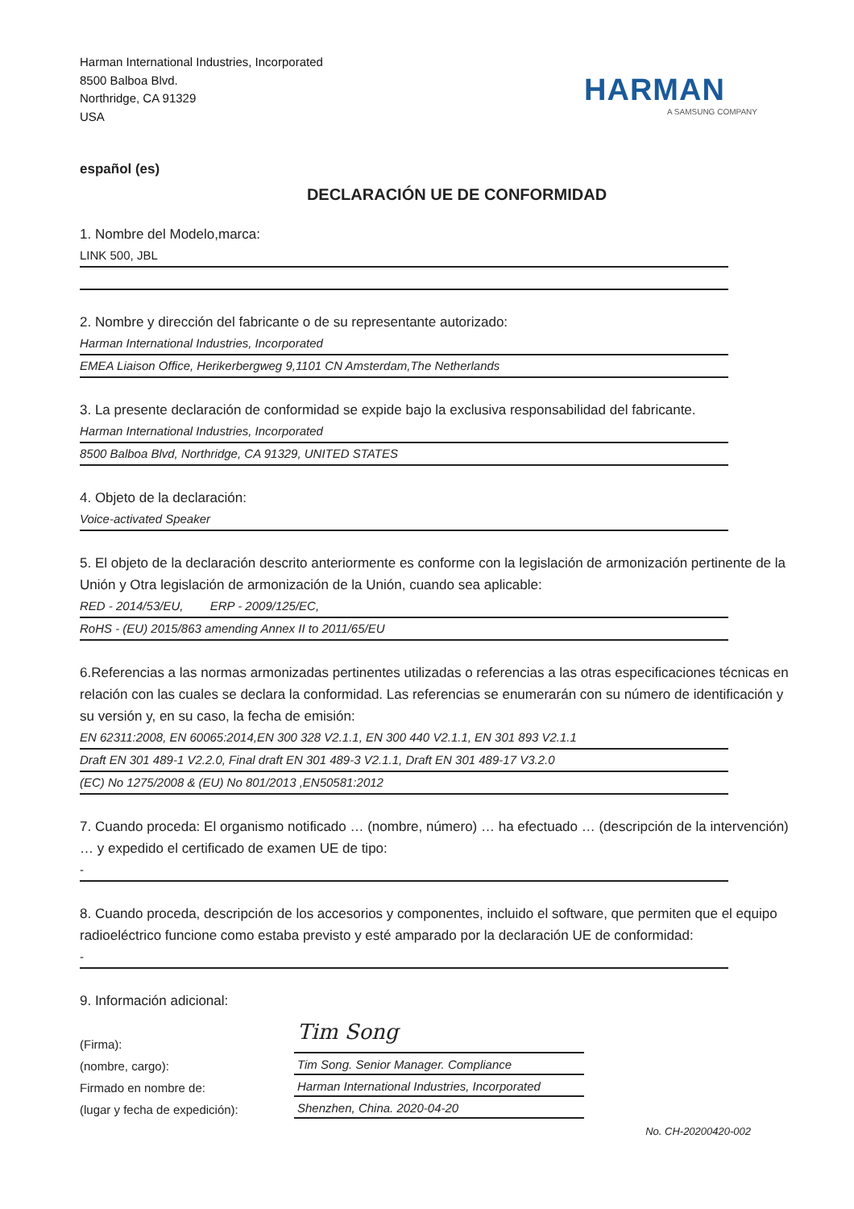Harman International Industries, Incorporated
8500 Balboa Blvd.
Northridge, CA 91329
USA
HARMAN
A SAMSUNG COMPANY
español (es)
DECLARACIÓN UE DE CONFORMIDAD
1. Nombre del Modelo,marca:
LINK 500, JBL
2. Nombre y dirección del fabricante o de su representante autorizado:
Harman International Industries, Incorporated
EMEA Liaison Office, Herikerbergweg 9,1101 CN Amsterdam,The Netherlands
3. La presente declaración de conformidad se expide bajo la exclusiva responsabilidad del fabricante.
Harman International Industries, Incorporated
8500 Balboa Blvd, Northridge, CA 91329, UNITED STATES
4. Objeto de la declaración:
Voice-activated Speaker
5. El objeto de la declaración descrito anteriormente es conforme con la legislación de armonización pertinente de la Unión y Otra legislación de armonización de la Unión, cuando sea aplicable:
RED - 2014/53/EU, ERP - 2009/125/EC,
RoHS - (EU) 2015/863 amending Annex II to 2011/65/EU
6.Referencias a las normas armonizadas pertinentes utilizadas o referencias a las otras especificaciones técnicas en relación con las cuales se declara la conformidad. Las referencias se enumerarán con su número de identificación y su versión y, en su caso, la fecha de emisión:
EN 62311:2008, EN 60065:2014,EN 300 328 V2.1.1, EN 300 440 V2.1.1, EN 301 893 V2.1.1
Draft EN 301 489-1 V2.2.0, Final draft EN 301 489-3 V2.1.1, Draft EN 301 489-17 V3.2.0
(EC) No 1275/2008 & (EU) No 801/2013 ,EN50581:2012
7. Cuando proceda: El organismo notificado … (nombre, número) … ha efectuado … (descripción de la intervención) … y expedido el certificado de examen UE de tipo:
-
8. Cuando proceda, descripción de los accesorios y componentes, incluido el software, que permiten que el equipo radioeléctrico funcione como estaba previsto y esté amparado por la declaración UE de conformidad:
-
9. Información adicional:
(Firma):
(nombre, cargo):
Firmado en nombre de:
(lugar y fecha de expedición):
Tim Song
Tim Song. Senior Manager. Compliance
Harman International Industries, Incorporated
Shenzhen, China. 2020-04-20
No. CH-20200420-002